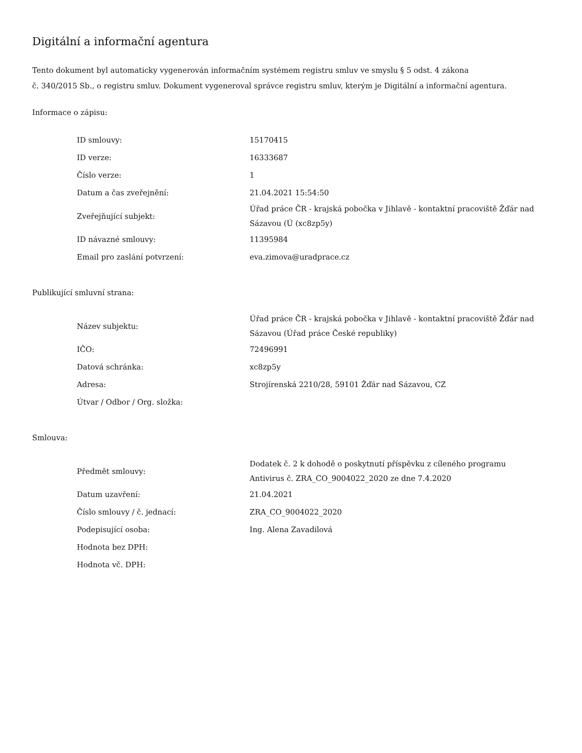Digitální a informační agentura
Tento dokument byl automaticky vygenerován informačním systémem registru smluv ve smyslu § 5 odst. 4 zákona
č. 340/2015 Sb., o registru smluv. Dokument vygeneroval správce registru smluv, kterým je Digitální a informační agentura.
Informace o zápisu:
| ID smlouvy: | 15170415 |
| ID verze: | 16333687 |
| Číslo verze: | 1 |
| Datum a čas zveřejnění: | 21.04.2021 15:54:50 |
| Zveřejňující subjekt: | Úřad práce ČR - krajská pobočka v Jihlavě - kontaktní pracoviště Žďár nad Sázavou (Ú (xc8zp5y) |
| ID návazné smlouvy: | 11395984 |
| Email pro zaslání potvrzení: | eva.zimova@uradprace.cz |
Publikující smluvní strana:
| Název subjektu: | Úřad práce ČR - krajská pobočka v Jihlavě - kontaktní pracoviště Žďár nad Sázavou (Úřad práce České republiky) |
| IČO: | 72496991 |
| Datová schránka: | xc8zp5y |
| Adresa: | Strojírenská 2210/28, 59101 Žďár nad Sázavou, CZ |
| Útvar / Odbor / Org. složka: | |
Smlouva:
| Předmět smlouvy: | Dodatek č. 2 k dohodě o poskytnutí příspěvku z cíleného programu Antivirus č. ZRA_CO_9004022_2020 ze dne 7.4.2020 |
| Datum uzavření: | 21.04.2021 |
| Číslo smlouvy / č. jednací: | ZRA_CO_9004022_2020 |
| Podepisující osoba: | Ing. Alena Zavadilová |
| Hodnota bez DPH: | |
| Hodnota vč. DPH: | |